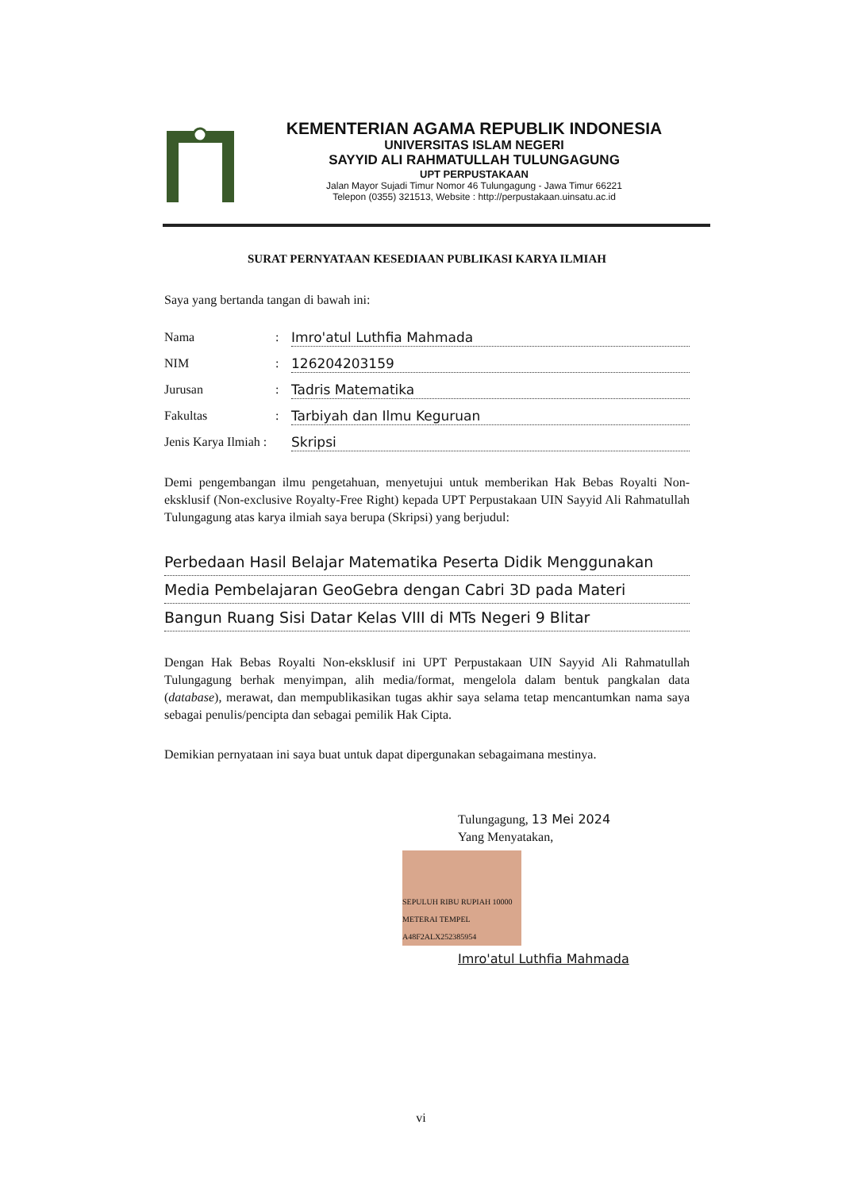KEMENTERIAN AGAMA REPUBLIK INDONESIA
UNIVERSITAS ISLAM NEGERI
SAYYID ALI RAHMATULLAH TULUNGAGUNG
UPT PERPUSTAKAAN
Jalan Mayor Sujadi Timur Nomor 46 Tulungagung - Jawa Timur 66221
Telepon (0355) 321513, Website : http://perpustakaan.uinsatu.ac.id
SURAT PERNYATAAN KESEDIAAN PUBLIKASI KARYA ILMIAH
Saya yang bertanda tangan di bawah ini:
Nama: Imro'atul Luthfia Mahmada
NIM: 126204203159
Jurusan: Tadris Matematika
Fakultas: Tarbiyah dan Ilmu Keguruan
Jenis Karya Ilmiah : Skripsi
Demi pengembangan ilmu pengetahuan, menyetujui untuk memberikan Hak Bebas Royalti Non-eksklusif (Non-exclusive Royalty-Free Right) kepada UPT Perpustakaan UIN Sayyid Ali Rahmatullah Tulungagung atas karya ilmiah saya berupa (Skripsi) yang berjudul:
Perbedaan Hasil Belajar Matematika Peserta Didik Menggunakan
Media Pembelajaran GeoGebra dengan Cabri 3D pada Materi
Bangun Ruang Sisi Datar Kelas VIII di MTs Negeri 9 Blitar
Dengan Hak Bebas Royalti Non-eksklusif ini UPT Perpustakaan UIN Sayyid Ali Rahmatullah Tulungagung berhak menyimpan, alih media/format, mengelola dalam bentuk pangkalan data (database), merawat, dan mempublikasikan tugas akhir saya selama tetap mencantumkan nama saya sebagai penulis/pencipta dan sebagai pemilik Hak Cipta.
Demikian pernyataan ini saya buat untuk dapat dipergunakan sebagaimana mestinya.
Tulungagung, 13 Mei 2024
Yang Menyatakan,
SEPULUH RIBU RUPIAH 10000 METERAI TEMPEL A48F2ALX252385954
Imro'atul Luthfia Mahmada
vi